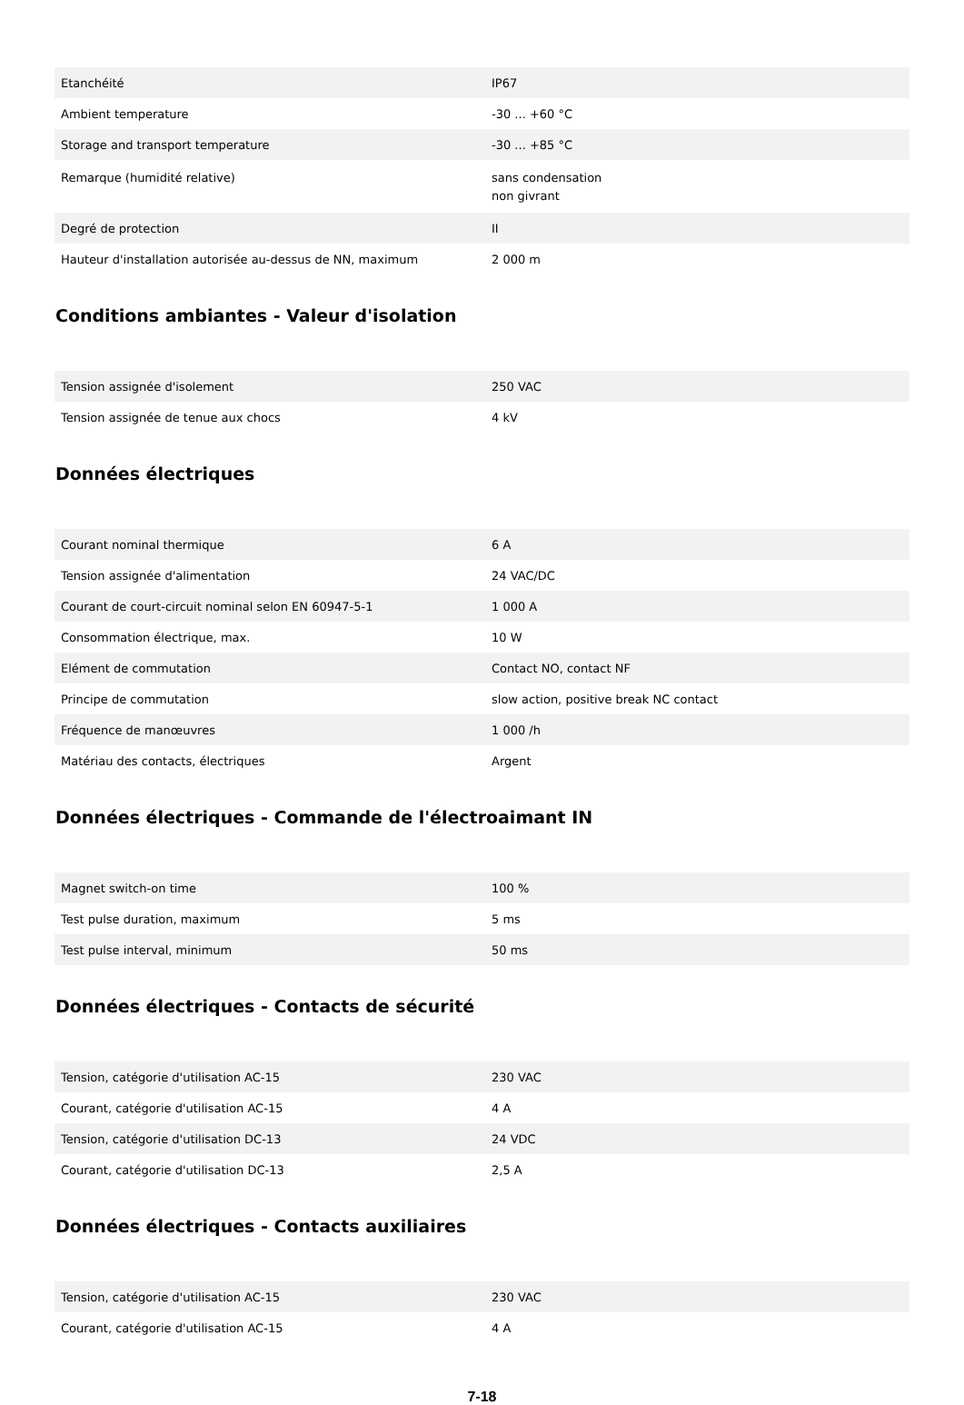| Etanchéité | IP67 |
| Ambient temperature | -30 ... +60 °C |
| Storage and transport temperature | -30 ... +85 °C |
| Remarque (humidité relative) | sans condensation non givrant |
| Degré de protection | II |
| Hauteur d'installation autorisée au-dessus de NN, maximum | 2 000 m |
Conditions ambiantes - Valeur d'isolation
| Tension assignée d'isolement | 250 VAC |
| Tension assignée de tenue aux chocs | 4 kV |
Données électriques
| Courant nominal thermique | 6 A |
| Tension assignée d'alimentation | 24 VAC/DC |
| Courant de court-circuit nominal selon EN 60947-5-1 | 1 000 A |
| Consommation électrique, max. | 10 W |
| Elément de commutation | Contact NO, contact NF |
| Principe de commutation | slow action, positive break NC contact |
| Fréquence de manœuvres | 1 000 /h |
| Matériau des contacts, électriques | Argent |
Données électriques - Commande de l'électroaimant IN
| Magnet switch-on time | 100 % |
| Test pulse duration, maximum | 5 ms |
| Test pulse interval, minimum | 50 ms |
Données électriques - Contacts de sécurité
| Tension, catégorie d'utilisation AC-15 | 230 VAC |
| Courant, catégorie d'utilisation AC-15 | 4 A |
| Tension, catégorie d'utilisation DC-13 | 24 VDC |
| Courant, catégorie d'utilisation DC-13 | 2,5 A |
Données électriques - Contacts auxiliaires
| Tension, catégorie d'utilisation AC-15 | 230 VAC |
| Courant, catégorie d'utilisation AC-15 | 4 A |
7-18